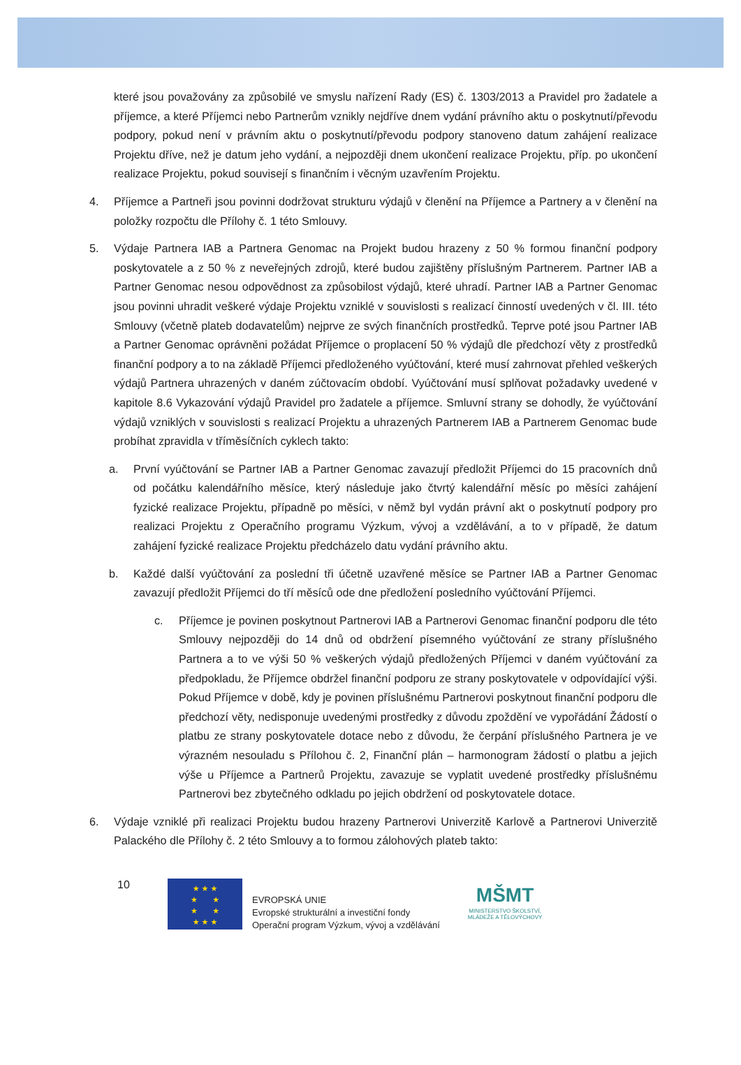které jsou považovány za způsobilé ve smyslu nařízení Rady (ES) č. 1303/2013 a Pravidel pro žadatele a příjemce, a které Příjemci nebo Partnerům vznikly nejdříve dnem vydání právního aktu o poskytnutí/převodu podpory, pokud není v právním aktu o poskytnutí/převodu podpory stanoveno datum zahájení realizace Projektu dříve, než je datum jeho vydání, a nejpozději dnem ukončení realizace Projektu, příp. po ukončení realizace Projektu, pokud souvisejí s finančním i věcným uzavřením Projektu.
4. Příjemce a Partneři jsou povinni dodržovat strukturu výdajů v členění na Příjemce a Partnery a v členění na položky rozpočtu dle Přílohy č. 1 této Smlouvy.
5. Výdaje Partnera IAB a Partnera Genomac na Projekt budou hrazeny z 50 % formou finanční podpory poskytovatele a z 50 % z neveřejných zdrojů, které budou zajištěny příslušným Partnerem. Partner IAB a Partner Genomac nesou odpovědnost za způsobilost výdajů, které uhradí. Partner IAB a Partner Genomac jsou povinni uhradit veškeré výdaje Projektu vzniklé v souvislosti s realizací činností uvedených v čl. III. této Smlouvy (včetně plateb dodavatelům) nejprve ze svých finančních prostředků. Teprve poté jsou Partner IAB a Partner Genomac oprávněni požádat Příjemce o proplacení 50 % výdajů dle předchozí věty z prostředků finanční podpory a to na základě Příjemci předloženého vyúčtování, které musí zahrnovat přehled veškerých výdajů Partnera uhrazených v daném zúčtovacím období. Vyúčtování musí splňovat požadavky uvedené v kapitole 8.6 Vykazování výdajů Pravidel pro žadatele a příjemce. Smluvní strany se dohodly, že vyúčtování výdajů vzniklých v souvislosti s realizací Projektu a uhrazených Partnerem IAB a Partnerem Genomac bude probíhat zpravidla v tříměsíčních cyklech takto:
a. První vyúčtování se Partner IAB a Partner Genomac zavazují předložit Příjemci do 15 pracovních dnů od počátku kalendářního měsíce, který následuje jako čtvrtý kalendářní měsíc po měsíci zahájení fyzické realizace Projektu, případně po měsíci, v němž byl vydán právní akt o poskytnutí podpory pro realizaci Projektu z Operačního programu Výzkum, vývoj a vzdělávání, a to v případě, že datum zahájení fyzické realizace Projektu předcházelo datu vydání právního aktu.
b. Každé další vyúčtování za poslední tři účetně uzavřené měsíce se Partner IAB a Partner Genomac zavazují předložit Příjemci do tří měsíců ode dne předložení posledního vyúčtování Příjemci.
c. Příjemce je povinen poskytnout Partnerovi IAB a Partnerovi Genomac finanční podporu dle této Smlouvy nejpozději do 14 dnů od obdržení písemného vyúčtování ze strany příslušného Partnera a to ve výši 50 % veškerých výdajů předložených Příjemci v daném vyúčtování za předpokladu, že Příjemce obdržel finanční podporu ze strany poskytovatele v odpovídající výši. Pokud Příjemce v době, kdy je povinen příslušnému Partnerovi poskytnout finanční podporu dle předchozí věty, nedisponuje uvedenými prostředky z důvodu zpoždění ve vypořádání Žádostí o platbu ze strany poskytovatele dotace nebo z důvodu, že čerpání příslušného Partnera je ve výrazném nesouladu s Přílohou č. 2, Finanční plán – harmonogram žádostí o platbu a jejich výše u Příjemce a Partnerů Projektu, zavazuje se vyplatit uvedené prostředky příslušnému Partnerovi bez zbytečného odkladu po jejich obdržení od poskytovatele dotace.
6. Výdaje vzniklé při realizaci Projektu budou hrazeny Partnerovi Univerzitě Karlově a Partnerovi Univerzitě Palackého dle Přílohy č. 2 této Smlouvy a to formou zálohových plateb takto:
10
★ ★ ★
★ ★
★ ★
★ ★ ★
EVROPSKÁ UNIE
Evropské strukturální a investiční fondy
Operační program Výzkum, vývoj a vzdělávání
MŠMT
MINISTERSTVO ŠKOLSTVÍ,
MLÁDEŽE A TĚLOVÝCHOVY